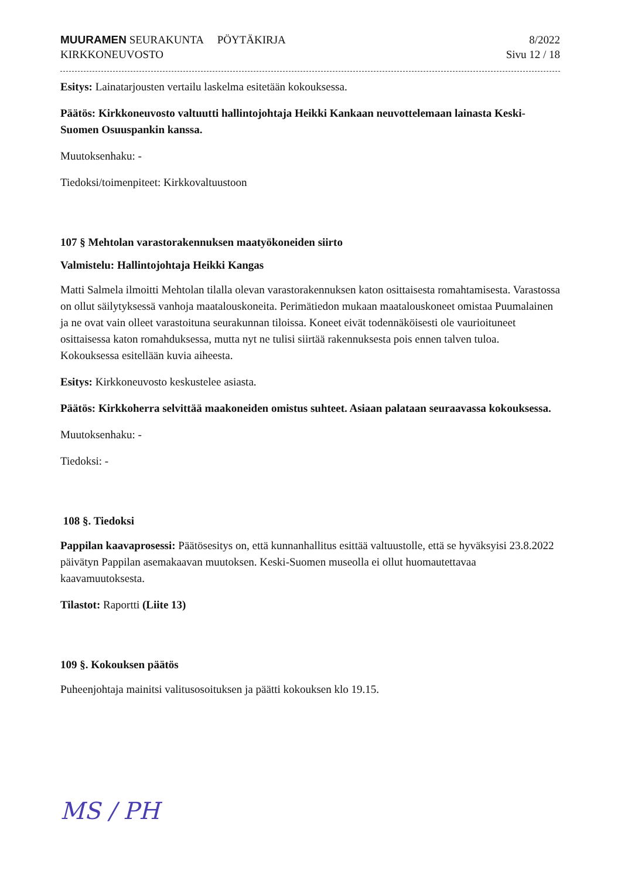MUURAMEN SEURAKUNTA PÖYTÄKIRJA
KIRKKONEUVOSTO
8/2022
Sivu 12 / 18
Esitys: Lainatarjousten vertailu laskelma esitetään kokouksessa.
Päätös: Kirkkoneuvosto valtuutti hallintojohtaja Heikki Kankaan neuvottelemaan lainasta Keski-Suomen Osuuspankin kanssa.
Muutoksenhaku: -
Tiedoksi/toimenpiteet: Kirkkovaltuustoon
107 § Mehtolan varastorakennuksen maatyökoneiden siirto
Valmistelu: Hallintojohtaja Heikki Kangas
Matti Salmela ilmoitti Mehtolan tilalla olevan varastorakennuksen katon osittaisesta romahtamisesta. Varastossa on ollut säilytyksessä vanhoja maatalouskoneita. Perimätiedon mukaan maatalouskoneet omistaa Puumalainen ja ne ovat vain olleet varastoituna seurakunnan tiloissa. Koneet eivät todennäköisesti ole vaurioituneet osittaisessa katon romahduksessa, mutta nyt ne tulisi siirtää rakennuksesta pois ennen talven tuloa. Kokouksessa esitellään kuvia aiheesta.
Esitys: Kirkkoneuvosto keskustelee asiasta.
Päätös: Kirkkoherra selvittää maakoneiden omistus suhteet. Asiaan palataan seuraavassa kokouksessa.
Muutoksenhaku: -
Tiedoksi: -
108 §. Tiedoksi
Pappilan kaavaprosessi: Päätösesitys on, että kunnanhallitus esittää valtuustolle, että se hyväksyisi 23.8.2022 päivätyn Pappilan asemakaavan muutoksen. Keski-Suomen museolla ei ollut huomautettavaa kaavamuutoksesta.
Tilastot: Raportti (Liite 13)
109 §. Kokouksen päätös
Puheenjohtaja mainitsi valitusosoituksen ja päätti kokouksen klo 19.15.
MS / PH